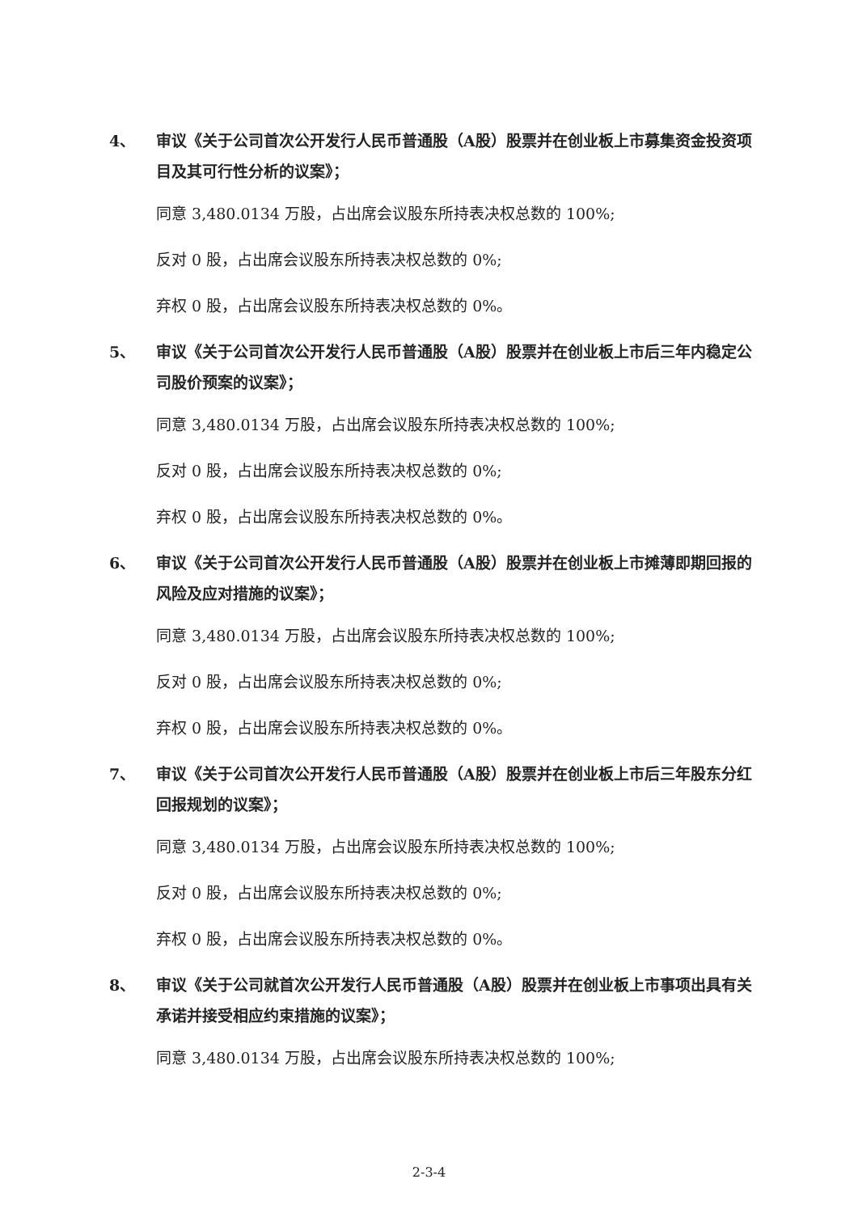4、 审议《关于公司首次公开发行人民币普通股（A股）股票并在创业板上市募集资金投资项目及其可行性分析的议案》；
同意 3,480.0134 万股，占出席会议股东所持表决权总数的 100%;
反对 0 股，占出席会议股东所持表决权总数的 0%;
弃权 0 股，占出席会议股东所持表决权总数的 0%。
5、 审议《关于公司首次公开发行人民币普通股（A股）股票并在创业板上市后三年内稳定公司股价预案的议案》；
同意 3,480.0134 万股，占出席会议股东所持表决权总数的 100%;
反对 0 股，占出席会议股东所持表决权总数的 0%;
弃权 0 股，占出席会议股东所持表决权总数的 0%。
6、 审议《关于公司首次公开发行人民币普通股（A股）股票并在创业板上市摊薄即期回报的风险及应对措施的议案》；
同意 3,480.0134 万股，占出席会议股东所持表决权总数的 100%;
反对 0 股，占出席会议股东所持表决权总数的 0%;
弃权 0 股，占出席会议股东所持表决权总数的 0%。
7、 审议《关于公司首次公开发行人民币普通股（A股）股票并在创业板上市后三年股东分红回报规划的议案》；
同意 3,480.0134 万股，占出席会议股东所持表决权总数的 100%;
反对 0 股，占出席会议股东所持表决权总数的 0%;
弃权 0 股，占出席会议股东所持表决权总数的 0%。
8、 审议《关于公司就首次公开发行人民币普通股（A股）股票并在创业板上市事项出具有关承诺并接受相应约束措施的议案》；
同意 3,480.0134 万股，占出席会议股东所持表决权总数的 100%;
2-3-4